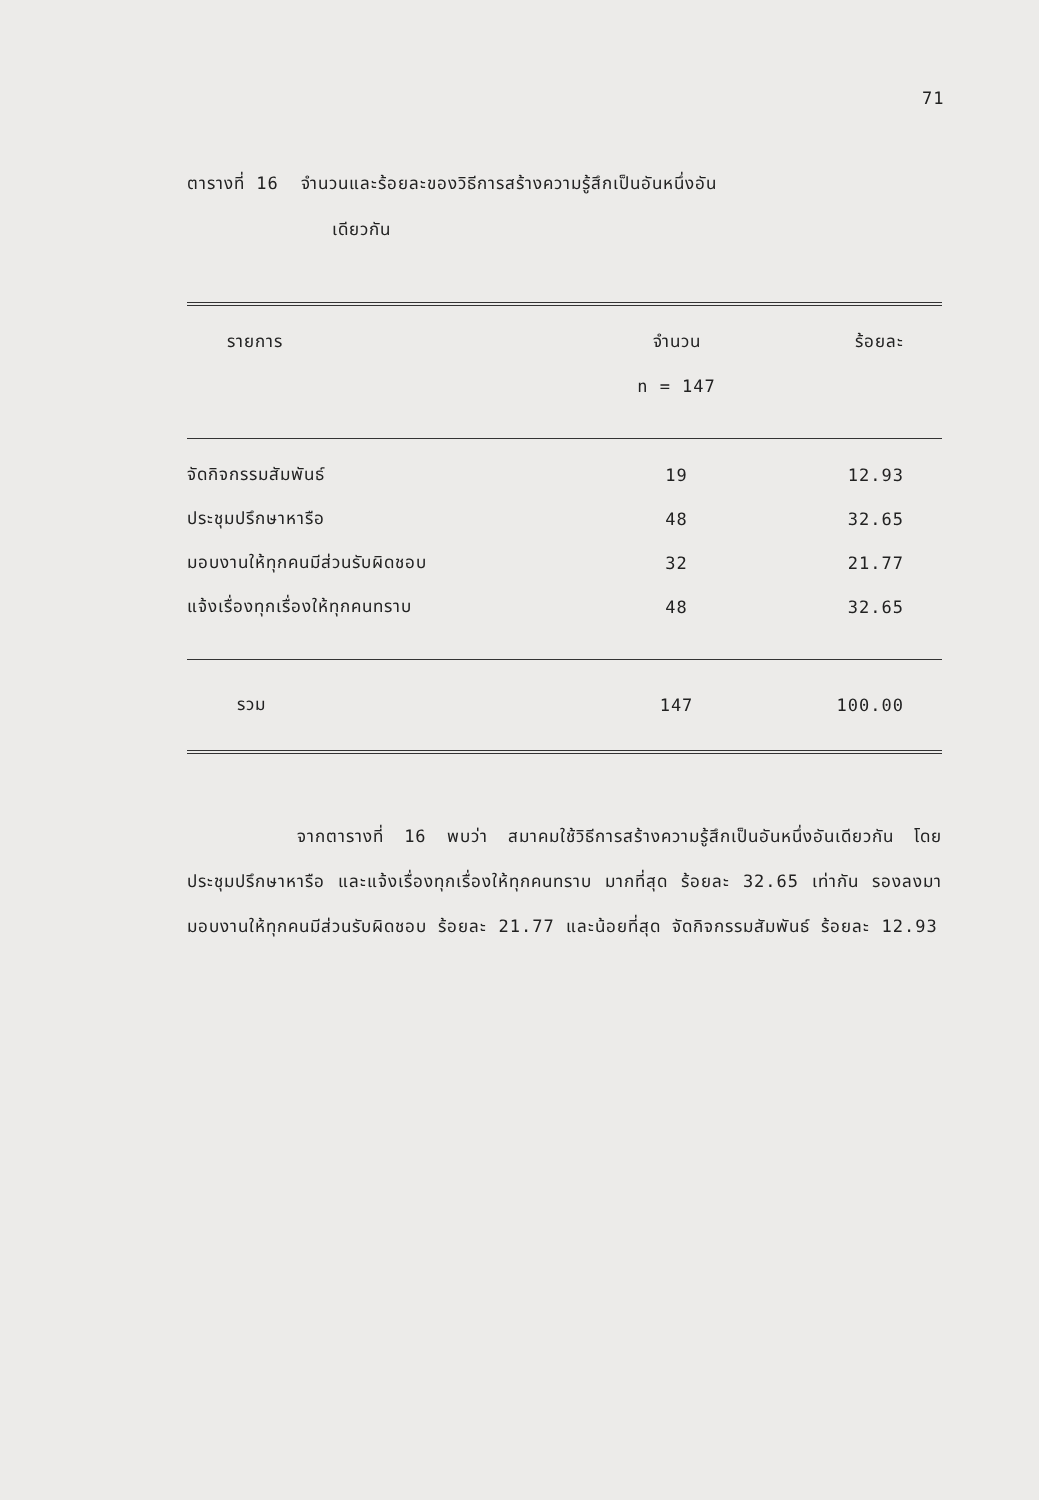71
ตารางที่ 16 จำนวนและร้อยละของวิธีการสร้างความรู้สึกเป็นอันหนึ่งอัน
เดียวกัน
| รายการ | จำนวน | ร้อยละ |
| --- | --- | --- |
| | n = 147 | |
| จัดกิจกรรมสัมพันธ์ | 19 | 12.93 |
| ประชุมปรึกษาหารือ | 48 | 32.65 |
| มอบงานให้ทุกคนมีส่วนรับผิดชอบ | 32 | 21.77 |
| แจ้งเรื่องทุกเรื่องให้ทุกคนทราบ | 48 | 32.65 |
| รวม | 147 | 100.00 |
จากตารางที่ 16 พบว่า สมาคมใช้วิธีการสร้างความรู้สึกเป็นอันหนึ่งอันเดียวกัน โดยประชุมปรึกษาหารือ และแจ้งเรื่องทุกเรื่องให้ทุกคนทราบ มากที่สุด ร้อยละ 32.65 เท่ากัน รองลงมา มอบงานให้ทุกคนมีส่วนรับผิดชอบ ร้อยละ 21.77 และน้อยที่สุด จัดกิจกรรมสัมพันธ์ ร้อยละ 12.93